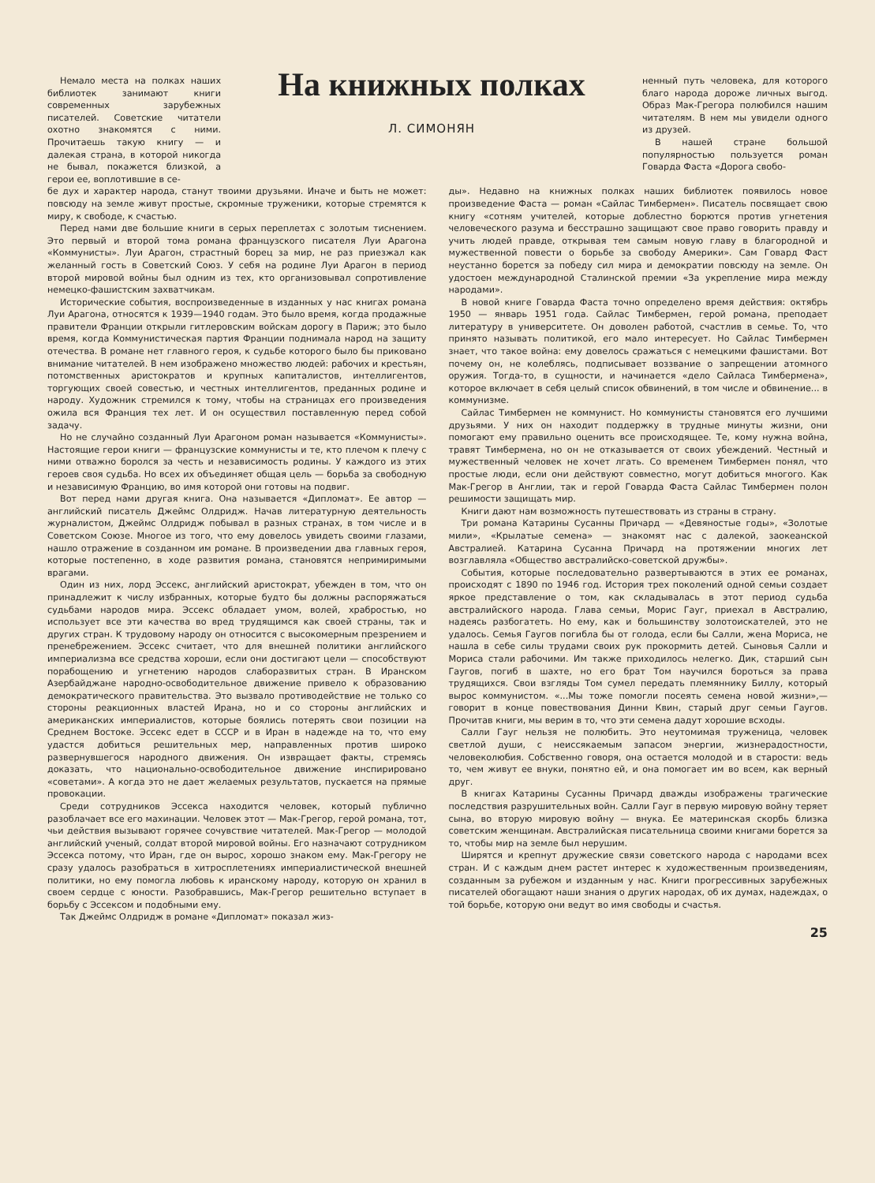Немало места на полках наших библиотек занимают книги современных зарубежных писателей. Советские читатели охотно знакомятся с ними. Прочитаешь такую книгу — и далекая страна, в которой никогда не бывал, покажется близкой, а герои ее, воплотившие в се-
На книжных полках
Л. СИМОНЯН
ненный путь человека, для которого благо народа дороже личных выгод. Образ Мак-Грегора полюбился нашим читателям. В нем мы увидели одного из друзей.
В нашей стране большой популярностью пользуется роман Говарда Фаста «Дорога свобо-
бе дух и характер народа, станут твоими друзьями. Иначе и быть не может: повсюду на земле живут простые, скромные труженики, которые стремятся к миру, к свободе, к счастью.
Перед нами две большие книги в серых переплетах с золотым тиснением. Это первый и второй тома романа французского писателя Луи Арагона «Коммунисты». Луи Арагон, страстный борец за мир, не раз приезжал как желанный гость в Советский Союз. У себя на родине Луи Арагон в период второй мировой войны был одним из тех, кто организовывал сопротивление немецко-фашистским захватчикам.
Исторические события, воспроизведенные в изданных у нас книгах романа Луи Арагона, относятся к 1939—1940 годам. Это было время, когда продажные правители Франции открыли гитлеровским войскам дорогу в Париж; это было время, когда Коммунистическая партия Франции поднимала народ на защиту отечества. В романе нет главного героя, к судьбе которого было бы приковано внимание читателей. В нем изображено множество людей: рабочих и крестьян, потомственных аристократов и крупных капиталистов, интеллигентов, торгующих своей совестью, и честных интеллигентов, преданных родине и народу. Художник стремился к тому, чтобы на страницах его произведения ожила вся Франция тех лет. И он осуществил поставленную перед собой задачу.
Но не случайно созданный Луи Арагоном роман называется «Коммунисты». Настоящие герои книги — французские коммунисты и те, кто плечом к плечу с ними отважно боролся за честь и независимость родины. У каждого из этих героев своя судьба. Но всех их объединяет общая цель — борьба за свободную и независимую Францию, во имя которой они готовы на подвиг.
Вот перед нами другая книга. Она называется «Дипломат». Ее автор — английский писатель Джеймс Олдридж. Начав литературную деятельность журналистом, Джеймс Олдридж побывал в разных странах, в том числе и в Советском Союзе. Многое из того, что ему довелось увидеть своими глазами, нашло отражение в созданном им романе. В произведении два главных героя, которые постепенно, в ходе развития романа, становятся непримиримыми врагами.
Один из них, лорд Эссекс, английский аристократ, убежден в том, что он принадлежит к числу избранных, которые будто бы должны распоряжаться судьбами народов мира. Эссекс обладает умом, волей, храбростью, но использует все эти качества во вред трудящимся как своей страны, так и других стран. К трудовому народу он относится с высокомерным презрением и пренебрежением. Эссекс считает, что для внешней политики английского империализма все средства хороши, если они достигают цели — способствуют порабощению и угнетению народов слаборазвитых стран. В Иранском Азербайджане народно-освободительное движение привело к образованию демократического правительства. Это вызвало противодействие не только со стороны реакционных властей Ирана, но и со стороны английских и американских империалистов, которые боялись потерять свои позиции на Среднем Востоке. Эссекс едет в СССР и в Иран в надежде на то, что ему удастся добиться решительных мер, направленных против широко развернувшегося народного движения. Он извращает факты, стремясь доказать, что национально-освободительное движение инспирировано «советами». А когда это не дает желаемых результатов, пускается на прямые провокации.
Среди сотрудников Эссекса находится человек, который публично разоблачает все его махинации. Человек этот — Мак-Грегор, герой романа, тот, чьи действия вызывают горячее сочувствие читателей. Мак-Грегор — молодой английский ученый, солдат второй мировой войны. Его назначают сотрудником Эссекса потому, что Иран, где он вырос, хорошо знаком ему. Мак-Грегору не сразу удалось разобраться в хитросплетениях империалистической внешней политики, но ему помогла любовь к иранскому народу, которую он хранил в своем сердце с юности. Разобравшись, Мак-Грегор решительно вступает в борьбу с Эссексом и подобными ему.
Так Джеймс Олдридж в романе «Дипломат» показал жиз-
ды». Недавно на книжных полках наших библиотек появилось новое произведение Фаста — роман «Сайлас Тимбермен». Писатель посвящает свою книгу «сотням учителей, которые доблестно борются против угнетения человеческого разума и бесстрашно защищают свое право говорить правду и учить людей правде, открывая тем самым новую главу в благородной и мужественной повести о борьбе за свободу Америки». Сам Говард Фаст неустанно борется за победу сил мира и демократии повсюду на земле. Он удостоен международной Сталинской премии «За укрепление мира между народами».
В новой книге Говарда Фаста точно определено время действия: октябрь 1950 — январь 1951 года. Сайлас Тимбермен, герой романа, преподает литературу в университете. Он доволен работой, счастлив в семье. То, что принято называть политикой, его мало интересует. Но Сайлас Тимбермен знает, что такое война: ему довелось сражаться с немецкими фашистами. Вот почему он, не колеблясь, подписывает воззвание о запрещении атомного оружия. Тогда-то, в сущности, и начинается «дело Сайласа Тимбермена», которое включает в себя целый список обвинений, в том числе и обвинение... в коммунизме.
Сайлас Тимбермен не коммунист. Но коммунисты становятся его лучшими друзьями. У них он находит поддержку в трудные минуты жизни, они помогают ему правильно оценить все происходящее. Те, кому нужна война, травят Тимбермена, но он не отказывается от своих убеждений. Честный и мужественный человек не хочет лгать. Со временем Тимбермен понял, что простые люди, если они действуют совместно, могут добиться многого. Как Мак-Грегор в Англии, так и герой Говарда Фаста Сайлас Тимбермен полон решимости защищать мир.
Книги дают нам возможность путешествовать из страны в страну.
Три романа Катарины Сусанны Причард — «Девяностые годы», «Золотые мили», «Крылатые семена» — знакомят нас с далекой, заокеанской Австралией. Катарина Сусанна Причард на протяжении многих лет возглавляла «Общество австралийско-советской дружбы».
События, которые последовательно развертываются в этих ее романах, происходят с 1890 по 1946 год. История трех поколений одной семьи создает яркое представление о том, как складывалась в этот период судьба австралийского народа. Глава семьи, Морис Гауг, приехал в Австралию, надеясь разбогатеть. Но ему, как и большинству золотоискателей, это не удалось. Семья Гаугов погибла бы от голода, если бы Салли, жена Мориса, не нашла в себе силы трудами своих рук прокормить детей. Сыновья Салли и Мориса стали рабочими. Им также приходилось нелегко. Дик, старший сын Гаугов, погиб в шахте, но его брат Том научился бороться за права трудящихся. Свои взгляды Том сумел передать племяннику Биллу, который вырос коммунистом. «...Мы тоже помогли посеять семена новой жизни»,— говорит в конце повествования Динни Квин, старый друг семьи Гаугов. Прочитав книги, мы верим в то, что эти семена дадут хорошие всходы.
Салли Гауг нельзя не полюбить. Это неутомимая труженица, человек светлой души, с неиссякаемым запасом энергии, жизнерадостности, человеколюбия. Собственно говоря, она остается молодой и в старости: ведь то, чем живут ее внуки, понятно ей, и она помогает им во всем, как верный друг.
В книгах Катарины Сусанны Причард дважды изображены трагические последствия разрушительных войн. Салли Гауг в первую мировую войну теряет сына, во вторую мировую войну — внука. Ее материнская скорбь близка советским женщинам. Австралийская писательница своими книгами борется за то, чтобы мир на земле был нерушим.
Ширятся и крепнут дружеские связи советского народа с народами всех стран. И с каждым днем растет интерес к художественным произведениям, созданным за рубежом и изданным у нас. Книги прогрессивных зарубежных писателей обогащают наши знания о других народах, об их думах, надеждах, о той борьбе, которую они ведут во имя свободы и счастья.
25